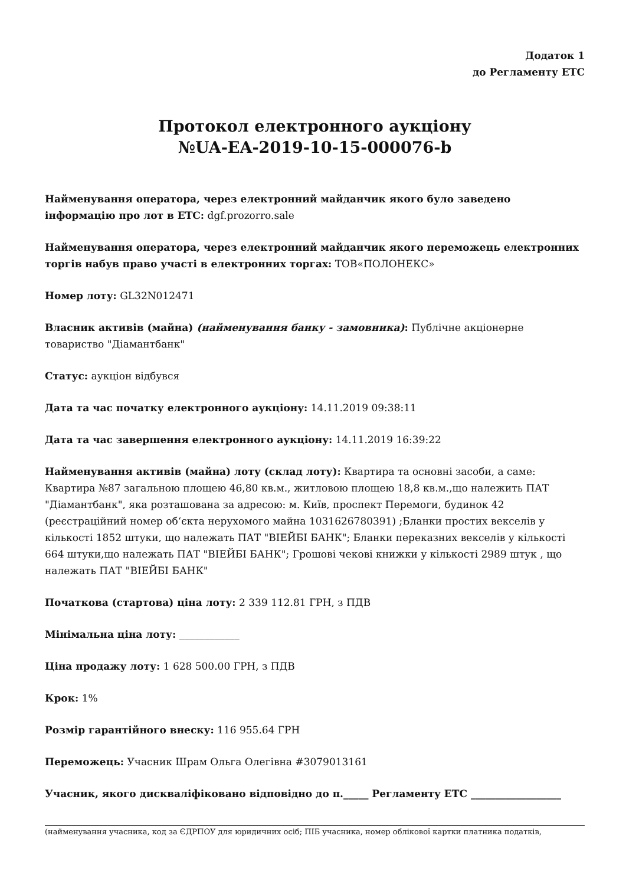Додаток 1
до Регламенту ЕТС
Протокол електронного аукціону
№UA-EA-2019-10-15-000076-b
Найменування оператора, через електронний майданчик якого було заведено інформацію про лот в ЕТС: dgf.prozorro.sale
Найменування оператора, через електронний майданчик якого переможець електронних торгів набув право участі в електронних торгах: ТОВ«ПОЛОНЕКС»
Номер лоту: GL32N012471
Власник активів (майна) (найменування банку - замовника): Публічне акціонерне товариство "Діамантбанк"
Статус: аукціон відбувся
Дата та час початку електронного аукціону: 14.11.2019 09:38:11
Дата та час завершення електронного аукціону: 14.11.2019 16:39:22
Найменування активів (майна) лоту (склад лоту): Квартира та основні засоби, а саме: Квартира №87 загальною площею 46,80 кв.м., житловою площею 18,8 кв.м.,що належить ПАТ "Діамантбанк", яка розташована за адресою: м. Київ, проспект Перемоги, будинок 42 (реєстраційний номер обʻєкта нерухомого майна 1031626780391) ;Бланки простих векселів у кількості 1852 штуки, що належать ПАТ "ВІЕЙБІ БАНК"; Бланки переказних векселів у кількості 664 штуки,що належать ПАТ "ВІЕЙБІ БАНК"; Грошові чекові книжки у кількості 2989 штук , що належать ПАТ "ВІЕЙБІ БАНК"
Початкова (стартова) ціна лоту: 2 339 112.81 ГРН, з ПДВ
Мінімальна ціна лоту: ____________
Ціна продажу лоту: 1 628 500.00 ГРН, з ПДВ
Крок: 1%
Розмір гарантійного внеску: 116 955.64 ГРН
Переможець: Учасник Шрам Ольга Олегівна #3079013161
Учасник, якого дискваліфіковано відповідно до п._____ Регламенту ЕТС __________________
(найменування учасника, код за ЄДРПОУ для юридичних осіб; ПІБ учасника, номер облікової картки платника податків,